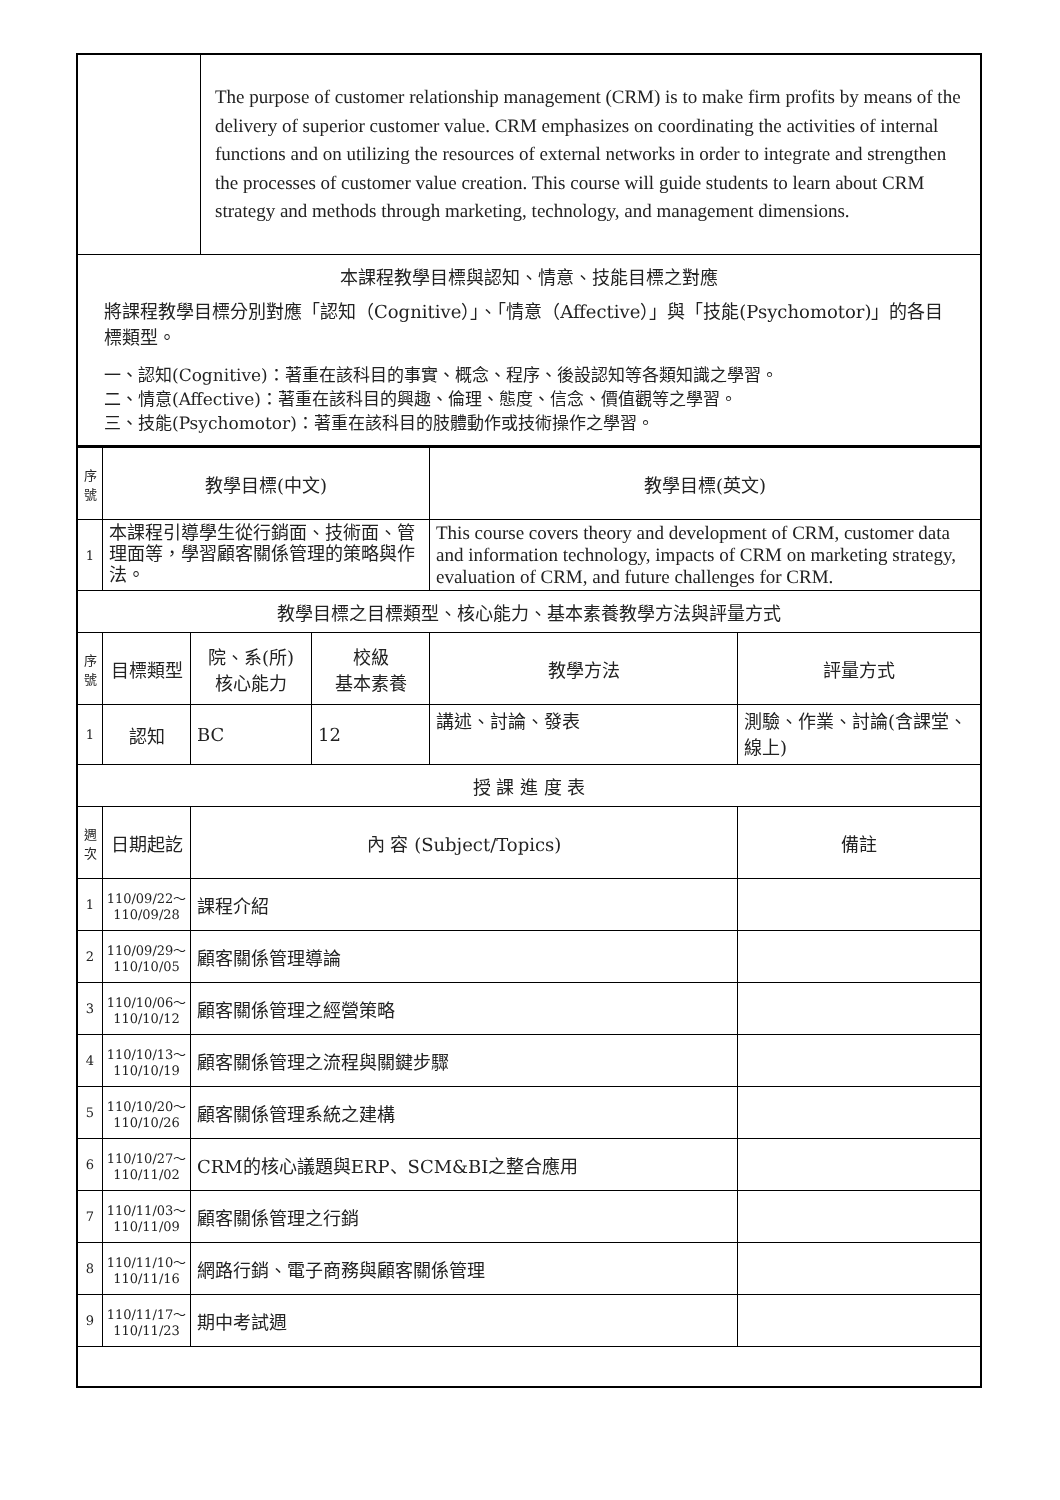| | The purpose of customer relationship management (CRM) is to make firm profits by means of the delivery of superior customer value. CRM emphasizes on coordinating the activities of internal functions and on utilizing the resources of external networks in order to integrate and strengthen the processes of customer value creation. This course will guide students to learn about CRM strategy and methods through marketing, technology, and management dimensions. |
| 本課程教學目標與認知、情意、技能目標之對應 將課程教學目標分別對應「認知（Cognitive）」、「情意（Affective）」與「技能(Psychomotor)」的各目標類型。 一、認知(Cognitive)：著重在該科目的事實、概念、程序、後設認知等各類知識之學習。 二、情意(Affective)：著重在該科目的興趣、倫理、態度、信念、價值觀等之學習。 三、技能(Psychomotor)：著重在該科目的肢體動作或技術操作之學習。 | |
| 序號 | 教學目標(中文) | | | 教學目標(英文) | |
| --- | --- | --- | --- | --- | --- |
| 1 | 本課程引導學生從行銷面、技術面、管理面等，學習顧客關係管理的策略與作法。 | | | This course covers theory and development of CRM, customer data and information technology, impacts of CRM on marketing strategy, evaluation of CRM, and future challenges for CRM. | |
| 教學目標之目標類型、核心能力、基本素養教學方法與評量方式 | | | | | |
| 序號 | 目標類型 | 院、系(所) 核心能力 | 校級 基本素養 | 教學方法 | 評量方式 |
| 1 | 認知 | BC | 12 | 講述、討論、發表 | 測驗、作業、討論(含課堂、線上) |
| 授 課 進 度 表 | | | | | |
| 週次 | 日期起訖 | 內 容 (Subject/Topics) | | | 備註 |
| 1 | 110/09/22～ 110/09/28 | 課程介紹 | | | |
| 2 | 110/09/29～ 110/10/05 | 顧客關係管理導論 | | | |
| 3 | 110/10/06～ 110/10/12 | 顧客關係管理之經營策略 | | | |
| 4 | 110/10/13～ 110/10/19 | 顧客關係管理之流程與關鍵步驟 | | | |
| 5 | 110/10/20～ 110/10/26 | 顧客關係管理系統之建構 | | | |
| 6 | 110/10/27～ 110/11/02 | CRM的核心議題與ERP、SCM&BI之整合應用 | | | |
| 7 | 110/11/03～ 110/11/09 | 顧客關係管理之行銷 | | | |
| 8 | 110/11/10～ 110/11/16 | 網路行銷、電子商務與顧客關係管理 | | | |
| 9 | 110/11/17～ 110/11/23 | 期中考試週 | | | |